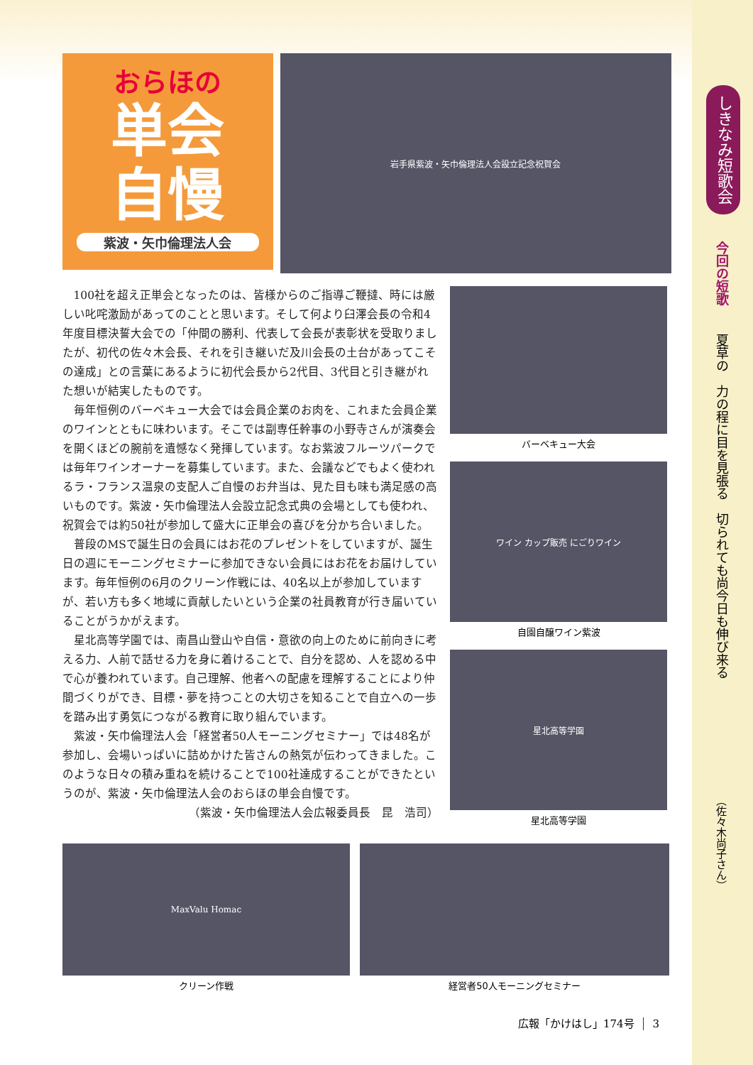しきなみ短歌会
今回の短歌
夏草の　力の程に目を見張る　切られても尚今日も伸び来る
（佐々木尚子さん）
おらほの
単会
自慢
紫波・矢巾倫理法人会
岩手県紫波・矢巾倫理法人会設立記念祝賀会
100社を超え正単会となったのは、皆様からのご指導ご鞭撻、時には厳しい叱咤激励があってのことと思います。そして何より臼澤会長の令和4年度目標決誓大会での「仲間の勝利、代表して会長が表彰状を受取りましたが、初代の佐々木会長、それを引き継いだ及川会長の土台があってこその達成」との言葉にあるように初代会長から2代目、3代目と引き継がれた想いが結実したものです。
毎年恒例のバーベキュー大会では会員企業のお肉を、これまた会員企業のワインとともに味わいます。そこでは副専任幹事の小野寺さんが演奏会を開くほどの腕前を遺憾なく発揮しています。なお紫波フルーツパークでは毎年ワインオーナーを募集しています。また、会議などでもよく使われるラ・フランス温泉の支配人ご自慢のお弁当は、見た目も味も満足感の高いものです。紫波・矢巾倫理法人会設立記念式典の会場としても使われ、祝賀会では約50社が参加して盛大に正単会の喜びを分かち合いました。
普段のMSで誕生日の会員にはお花のプレゼントをしていますが、誕生日の週にモーニングセミナーに参加できない会員にはお花をお届けしています。毎年恒例の6月のクリーン作戦には、40名以上が参加していますが、若い方も多く地域に貢献したいという企業の社員教育が行き届いていることがうかがえます。
星北高等学園では、南昌山登山や自信・意欲の向上のために前向きに考える力、人前で話せる力を身に着けることで、自分を認め、人を認める中で心が養われています。自己理解、他者への配慮を理解することにより仲間づくりができ、目標・夢を持つことの大切さを知ることで自立への一歩を踏み出す勇気につながる教育に取り組んでいます。
紫波・矢巾倫理法人会「経営者50人モーニングセミナー」では48名が参加し、会場いっぱいに詰めかけた皆さんの熱気が伝わってきました。このような日々の積み重ねを続けることで100社達成することができたというのが、紫波・矢巾倫理法人会のおらほの単会自慢です。
（紫波・矢巾倫理法人会広報委員長　昆　浩司）
バーベキュー大会
ワイン カップ販売 にごりワイン
自園自醸ワイン紫波
星北高等学園
星北高等学園
MaxValu Homac
クリーン作戦
経営者50人モーニングセミナー
広報「かけはし」174号 3